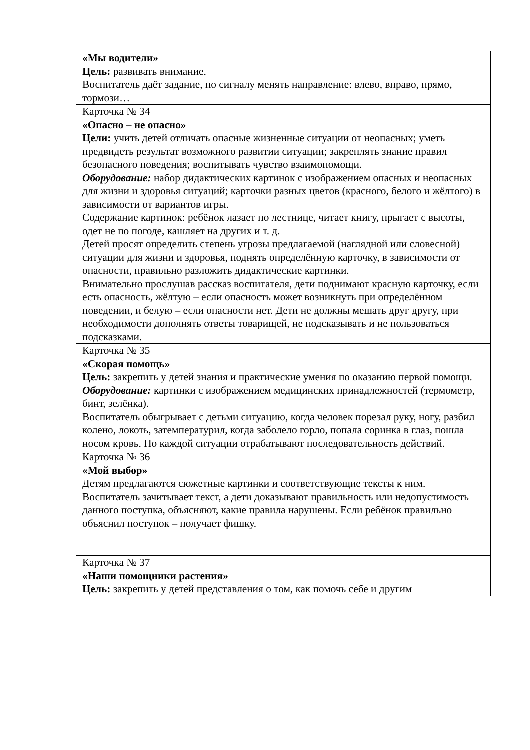| «Мы водители» Цель: развивать внимание. Воспитатель даёт задание, по сигналу менять направление: влево, вправо, прямо, тормози… |
| Карточка № 34 «Опасно – не опасно» Цели: учить детей отличать опасные жизненные ситуации от неопасных; уметь предвидеть результат возможного развитии ситуации; закреплять знание правил безопасного поведения; воспитывать чувство взаимопомощи. Оборудование: набор дидактических картинок с изображением опасных и неопасных для жизни и здоровья ситуаций; карточки разных цветов (красного, белого и жёлтого) в зависимости от вариантов игры. Содержание картинок: ребёнок лазает по лестнице, читает книгу, прыгает с высоты, одет не по погоде, кашляет на других и т. д. Детей просят определить степень угрозы предлагаемой (наглядной или словесной) ситуации для жизни и здоровья, поднять определённую карточку, в зависимости от опасности, правильно разложить дидактические картинки. Внимательно прослушав рассказ воспитателя, дети поднимают красную карточку, если есть опасность, жёлтую – если опасность может возникнуть при определённом поведении, и белую – если опасности нет. Дети не должны мешать друг другу, при необходимости дополнять ответы товарищей, не подсказывать и не пользоваться подсказками. |
| Карточка № 35 «Скорая помощь» Цель: закрепить у детей знания и практические умения по оказанию первой помощи. Оборудование: картинки с изображением медицинских принадлежностей (термометр, бинт, зелёнка). Воспитатель обыгрывает с детьми ситуацию, когда человек порезал руку, ногу, разбил колено, локоть, затемпературил, когда заболело горло, попала соринка в глаз, пошла носом кровь. По каждой ситуации отрабатывают последовательность действий. |
| Карточка № 36 «Мой выбор» Детям предлагаются сюжетные картинки и соответствующие тексты к ним. Воспитатель зачитывает текст, а дети доказывают правильность или недопустимость данного поступка, объясняют, какие правила нарушены. Если ребёнок правильно объяснил поступок – получает фишку. |
| Карточка № 37 «Наши помощники растения» Цель: закрепить у детей представления о том, как помочь себе и другим |